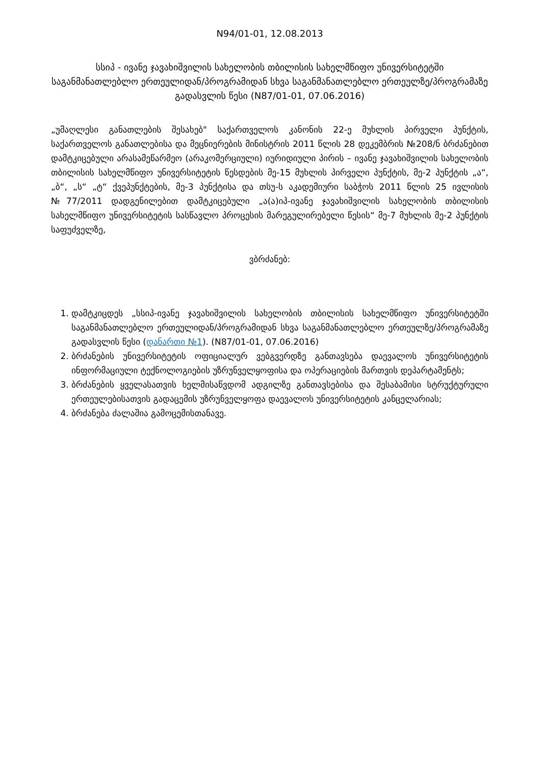N94/01-01, 12.08.2013
სსიპ - ივანე ჯავახიშვილის სახელობის თბილისის სახელმწიფო უნივერსიტეტში საგანმანათლებლო ერთეულიდან/პროგრამიდან სხვა საგანმანათლებლო ერთეულზე/პროგრამაზე გადასვლის წესი (N87/01-01, 07.06.2016)
„უმაღლესი განათლების შესახებ" საქართველოს კანონის 22-ე მუხლის პირველი პუნქტის, საქართველოს განათლებისა და მეცნიერების მინისტრის 2011 წლის 28 დეკემბრის №208/ნ ბრძანებით დამტკიცებული არასამეწარმეო (არაკომერციული) იურიდიული პირის – ივანე ჯავახიშვილის სახელობის თბილისის სახელმწიფო უნივერსიტეტის წესდების მე-15 მუხლის პირველი პუნქტის, მე-2 პუნქტის „ა“, „ბ“, „ს“ „ტ“ ქვეპუნქტების, მე-3 პუნქტისა და თსუ-ს აკადემიური საბჭოს 2011 წლის 25 ივლისის №77/2011 დადგენილებით დამტკიცებული „ა(ა)იპ-ივანე ჯავახიშვილის სახელობის თბილისის სახელმწიფო უნივერსიტეტის სასწავლო პროცესის მარეგულირებელი წესის“ მე-7 მუხლის მე-2 პუნქტის საფუძველზე,
ვბრძანებ:
1. დამტკიცდეს „სსიპ-ივანე ჯავახიშვილის სახელობის თბილისის სახელმწიფო უნივერსიტეტში საგანმანათლებლო ერთეულიდან/პროგრამიდან სხვა საგანმანათლებლო ერთეულზე/პროგრამაზე გადასვლის წესი (დანართი №1). (N87/01-01, 07.06.2016)
2. ბრძანების უნივერსიტეტის ოფიციალურ ვებგვერდზე განთავსება დაევალოს უნივერსიტეტის ინფორმაციული ტექნოლოგიების უზრუნველყოფისა და ოპერაციების მართვის დეპარტამენტს;
3. ბრძანების ყველასათვის ხელმისაწვდომ ადგილზე განთავსებისა და შესაბამისი სტრუქტურული ერთეულებისათვის გადაცემის უზრუნველყოფა დაევალოს უნივერსიტეტის კანცელარიას;
4. ბრძანება ძალაშია გამოცემისთანავე.